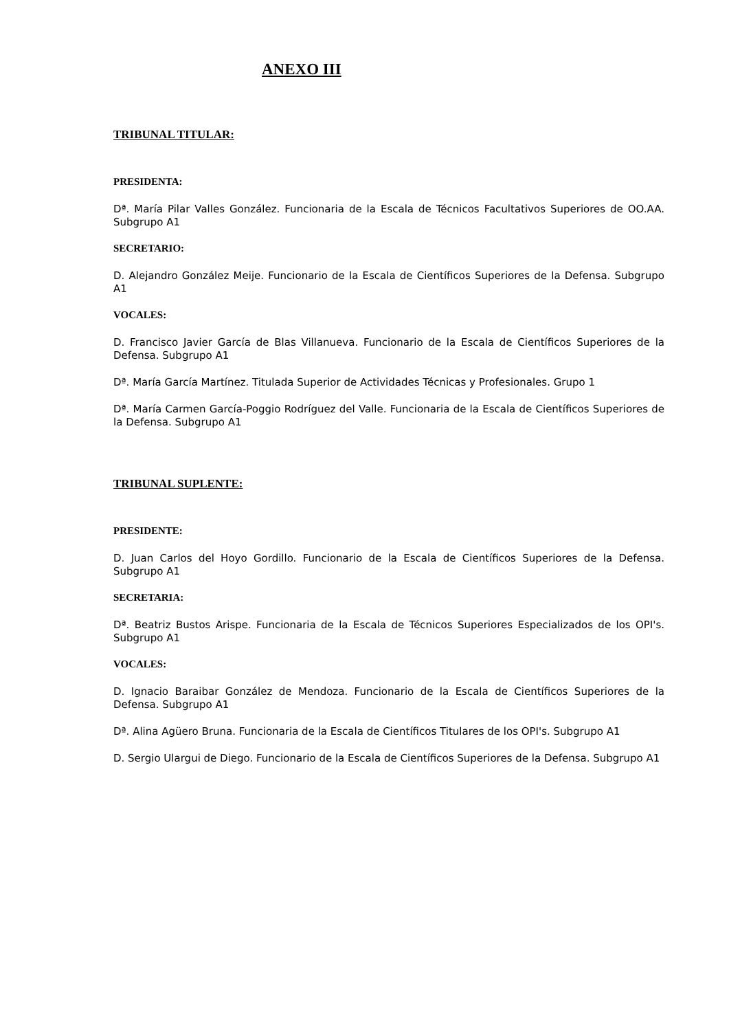ANEXO III
TRIBUNAL TITULAR:
PRESIDENTA:
Dª. María Pilar Valles González. Funcionaria de la Escala de Técnicos Facultativos Superiores de OO.AA. Subgrupo A1
SECRETARIO:
D. Alejandro González Meije. Funcionario de la Escala de Científicos Superiores de la Defensa. Subgrupo A1
VOCALES:
D. Francisco Javier García de Blas Villanueva. Funcionario de la Escala de Científicos Superiores de la Defensa. Subgrupo A1
Dª. María García Martínez. Titulada Superior de Actividades Técnicas y Profesionales. Grupo 1
Dª. María Carmen García-Poggio Rodríguez del Valle. Funcionaria de la Escala de Científicos Superiores de la Defensa. Subgrupo A1
TRIBUNAL SUPLENTE:
PRESIDENTE:
D. Juan Carlos del Hoyo Gordillo. Funcionario de la Escala de Científicos Superiores de la Defensa. Subgrupo A1
SECRETARIA:
Dª. Beatriz Bustos Arispe. Funcionaria de la Escala de Técnicos Superiores Especializados de los OPI's. Subgrupo A1
VOCALES:
D. Ignacio Baraibar González de Mendoza. Funcionario de la Escala de Científicos Superiores de la Defensa. Subgrupo A1
Dª. Alina Agüero Bruna. Funcionaria de la Escala de Científicos Titulares de los OPI's. Subgrupo A1
D. Sergio Ulargui de Diego. Funcionario de la Escala de Científicos Superiores de la Defensa. Subgrupo A1